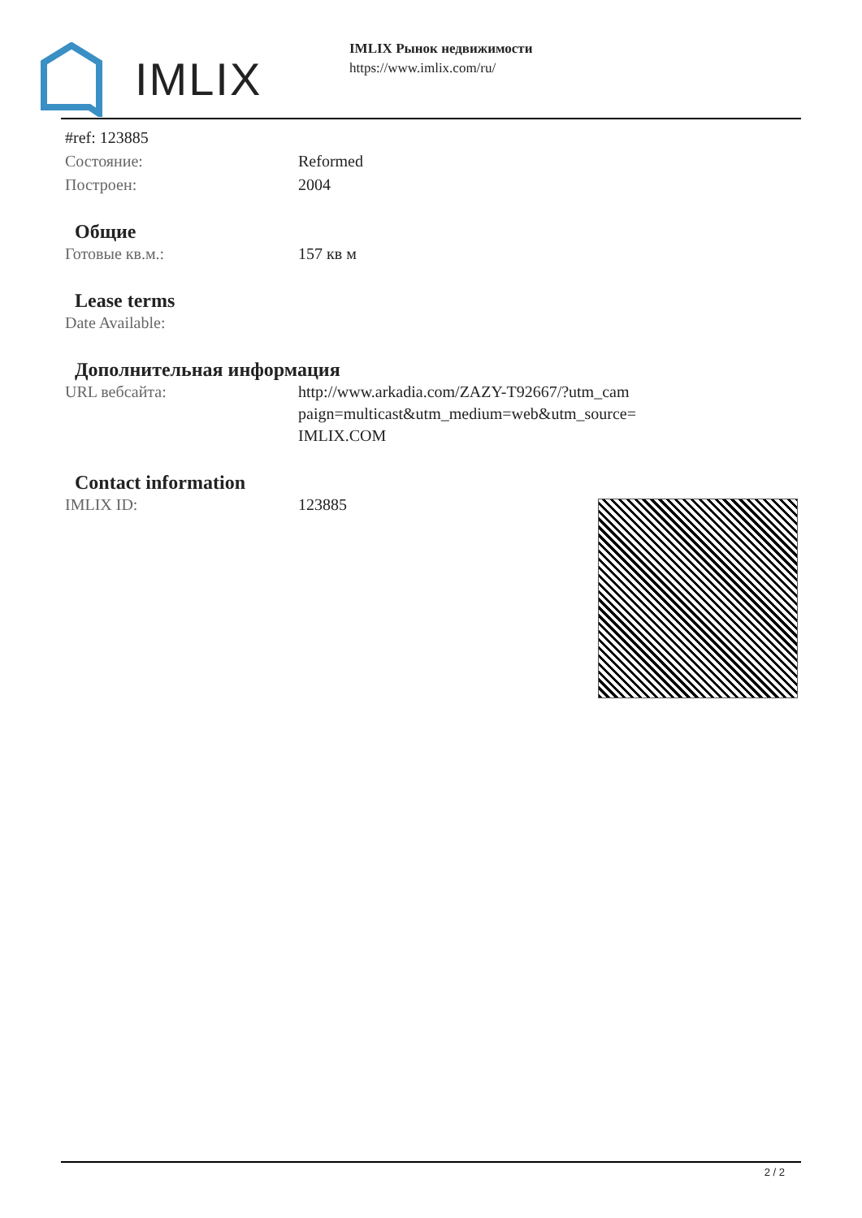IMLIX
IMLIX Рынок недвижимости
https://www.imlix.com/ru/
| #ref: 123885 | |
| Состояние: | Reformed |
| Построен: | 2004 |
Общие
| Готовые кв.м.: | 157 кв м |
Lease terms
| Date Available: | |
Дополнительная информация
| URL вебсайта: | http://www.arkadia.com/ZAZY-T92667/?utm_cam paign=multicast&utm_medium=web&utm_source= IMLIX.COM |
Contact information
| IMLIX ID: | 123885 |
2 / 2